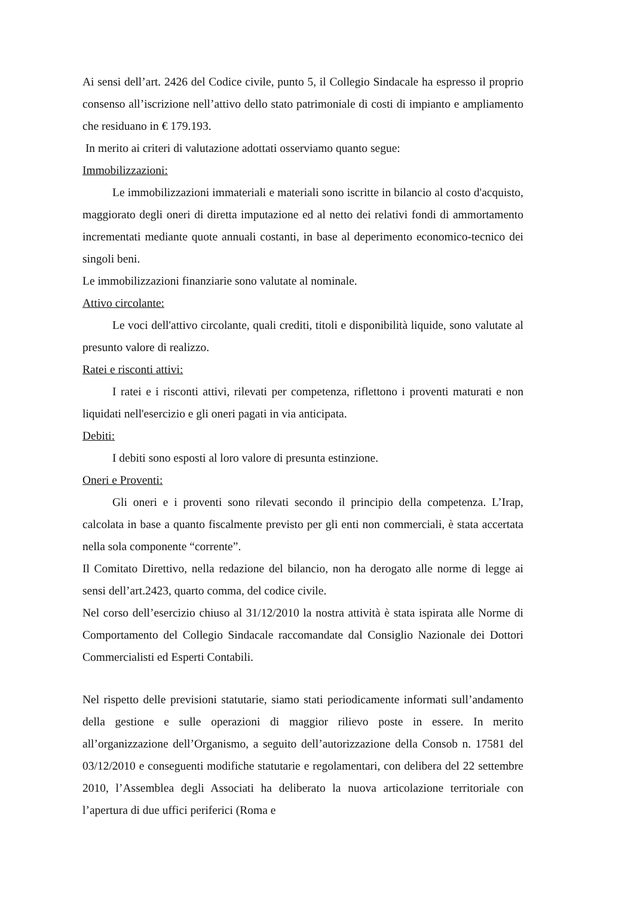Ai sensi dell’art. 2426 del Codice civile, punto 5, il Collegio Sindacale ha espresso il proprio consenso all’iscrizione nell’attivo dello stato patrimoniale di costi di impianto e ampliamento che residuano in € 179.193.
In merito ai criteri di valutazione adottati osserviamo quanto segue:
Immobilizzazioni:
Le immobilizzazioni immateriali e materiali sono iscritte in bilancio al costo d'acquisto, maggiorato degli oneri di diretta imputazione ed al netto dei relativi fondi di ammortamento incrementati mediante quote annuali costanti, in base al deperimento economico-tecnico dei singoli beni.
Le immobilizzazioni finanziarie sono valutate al nominale.
Attivo circolante:
Le voci dell'attivo circolante, quali crediti, titoli e disponibilità liquide, sono valutate al presunto valore di realizzo.
Ratei e risconti attivi:
I ratei e i risconti attivi, rilevati per competenza, riflettono i proventi maturati e non liquidati nell'esercizio e gli oneri pagati in via anticipata.
Debiti:
I debiti sono esposti al loro valore di presunta estinzione.
Oneri e Proventi:
Gli oneri e i proventi sono rilevati secondo il principio della competenza. L’Irap, calcolata in base a quanto fiscalmente previsto per gli enti non commerciali, è stata accertata nella sola componente “corrente”.
Il Comitato Direttivo, nella redazione del bilancio, non ha derogato alle norme di legge ai sensi dell’art.2423, quarto comma, del codice civile.
Nel corso dell’esercizio chiuso al 31/12/2010 la nostra attività è stata ispirata alle Norme di Comportamento del Collegio Sindacale raccomandate dal Consiglio Nazionale dei Dottori Commercialisti ed Esperti Contabili.
Nel rispetto delle previsioni statutarie, siamo stati periodicamente informati sull’andamento della gestione e sulle operazioni di maggior rilievo poste in essere. In merito all’organizzazione dell’Organismo, a seguito dell’autorizzazione della Consob n. 17581 del 03/12/2010 e conseguenti modifiche statutarie e regolamentari, con delibera del 22 settembre 2010, l’Assemblea degli Associati ha deliberato la nuova articolazione territoriale con l’apertura di due uffici periferici (Roma e